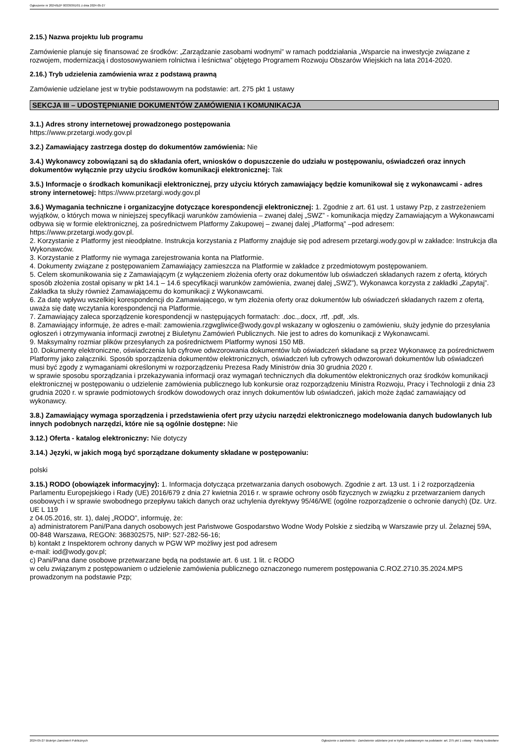Ogłoszenie nr 2024/BZP 00339391/01 z dnia 2024-05-27
2.15.) Nazwa projektu lub programu
Zamówienie planuje się finansować ze środków: „Zarządzanie zasobami wodnymi” w ramach poddziałania „Wsparcie na inwestycje związane z rozwojem, modernizacją i dostosowywaniem rolnictwa i leśnictwa” objętego Programem Rozwoju Obszarów Wiejskich na lata 2014-2020.
2.16.) Tryb udzielenia zamówienia wraz z podstawą prawną
Zamówienie udzielane jest w trybie podstawowym na podstawie: art. 275 pkt 1 ustawy
SEKCJA III – UDOSTĘPNIANIE DOKUMENTÓW ZAMÓWIENIA I KOMUNIKACJA
3.1.) Adres strony internetowej prowadzonego postępowania
https://www.przetargi.wody.gov.pl
3.2.) Zamawiający zastrzega dostęp do dokumentów zamówienia: Nie
3.4.) Wykonawcy zobowiązani są do składania ofert, wniosków o dopuszczenie do udziału w postępowaniu, oświadczeń oraz innych dokumentów wyłącznie przy użyciu środków komunikacji elektronicznej: Tak
3.5.) Informacje o środkach komunikacji elektronicznej, przy użyciu których zamawiający będzie komunikował się z wykonawcami - adres strony internetowej: https://www.przetargi.wody.gov.pl
3.6.) Wymagania techniczne i organizacyjne dotyczące korespondencji elektronicznej: 1. Zgodnie z art. 61 ust. 1 ustawy Pzp, z zastrzeżeniem wyjątków, o których mowa w niniejszej specyfikacji warunków zamówienia – zwanej dalej „SWZ” - komunikacja między Zamawiającym a Wykonawcami odbywa się w formie elektronicznej, za pośrednictwem Platformy Zakupowej – zwanej dalej „Platformą” –pod adresem: https://www.przetargi.wody.gov.pl.
2. Korzystanie z Platformy jest nieodpłatne. Instrukcja korzystania z Platformy znajduje się pod adresem przetargi.wody.gov.pl w zakładce: Instrukcja dla Wykonawców.
3. Korzystanie z Platformy nie wymaga zarejestrowania konta na Platformie.
4. Dokumenty związane z postępowaniem Zamawiający zamieszcza na Platformie w zakładce z przedmiotowym postępowaniem.
5. Celem skomunikowania się z Zamawiającym (z wyłączeniem złożenia oferty oraz dokumentów lub oświadczeń składanych razem z ofertą, których sposób złożenia został opisany w pkt 14.1 – 14.6 specyfikacji warunków zamówienia, zwanej dalej „SWZ”), Wykonawca korzysta z zakładki „Zapytaj”. Zakładka ta służy również Zamawiającemu do komunikacji z Wykonawcami.
6. Za datę wpływu wszelkiej korespondencji do Zamawiającego, w tym złożenia oferty oraz dokumentów lub oświadczeń składanych razem z ofertą, uważa się datę wczytania korespondencji na Platformie.
7. Zamawiający zaleca sporządzenie korespondencji w następujących formatach: .doc.,.docx, .rtf, .pdf, .xls.
8. Zamawiający informuje, że adres e-mail: zamowienia.rzgwgliwice@wody.gov.pl wskazany w ogłoszeniu o zamówieniu, służy jedynie do przesyłania ogłoszeń i otrzymywania informacji zwrotnej z Biuletynu Zamówień Publicznych. Nie jest to adres do komunikacji z Wykonawcami.
9. Maksymalny rozmiar plików przesyłanych za pośrednictwem Platformy wynosi 150 MB.
10. Dokumenty elektroniczne, oświadczenia lub cyfrowe odwzorowania dokumentów lub oświadczeń składane są przez Wykonawcę za pośrednictwem Platformy jako załączniki. Sposób sporządzenia dokumentów elektronicznych, oświadczeń lub cyfrowych odwzorowań dokumentów lub oświadczeń musi być zgody z wymaganiami określonymi w rozporządzeniu Prezesa Rady Ministrów dnia 30 grudnia 2020 r.
w sprawie sposobu sporządzania i przekazywania informacji oraz wymagań technicznych dla dokumentów elektronicznych oraz środków komunikacji elektronicznej w postępowaniu o udzielenie zamówienia publicznego lub konkursie oraz rozporządzeniu Ministra Rozwoju, Pracy i Technologii z dnia 23 grudnia 2020 r. w sprawie podmiotowych środków dowodowych oraz innych dokumentów lub oświadczeń, jakich może żądać zamawiający od wykonawcy.
3.8.) Zamawiający wymaga sporządzenia i przedstawienia ofert przy użyciu narzędzi elektronicznego modelowania danych budowlanych lub innych podobnych narzędzi, które nie są ogólnie dostępne: Nie
3.12.) Oferta - katalog elektroniczny: Nie dotyczy
3.14.) Języki, w jakich mogą być sporządzane dokumenty składane w postępowaniu:
polski
3.15.) RODO (obowiązek informacyjny): 1. Informacja dotycząca przetwarzania danych osobowych. Zgodnie z art. 13 ust. 1 i 2 rozporządzenia Parlamentu Europejskiego i Rady (UE) 2016/679 z dnia 27 kwietnia 2016 r. w sprawie ochrony osób fizycznych w związku z przetwarzaniem danych osobowych i w sprawie swobodnego przepływu takich danych oraz uchylenia dyrektywy 95/46/WE (ogólne rozporządzenie o ochronie danych) (Dz. Urz. UE L 119
z 04.05.2016, str. 1), dalej „RODO”, informuję, że:
a) administratorem Pani/Pana danych osobowych jest Państwowe Gospodarstwo Wodne Wody Polskie z siedzibą w Warszawie przy ul. Żelaznej 59A,
00-848 Warszawa, REGON: 368302575, NIP: 527-282-56-16;
b) kontakt z Inspektorem ochrony danych w PGW WP możliwy jest pod adresem
e-mail: iod@wody.gov.pl;
c) Pani/Pana dane osobowe przetwarzane będą na podstawie art. 6 ust. 1 lit. c RODO
w celu związanym z postępowaniem o udzielenie zamówienia publicznego oznaczonego numerem postępowania C.ROZ.2710.35.2024.MPS prowadzonym na podstawie Pzp;
2024-05-27 Biuletyn Zamówień Publicznych Ogłoszenie o zamówieniu - Zamówienie udzielane jest w trybie podstawowym na podstawie: art. 275 pkt 1 ustawy - Roboty budowlane